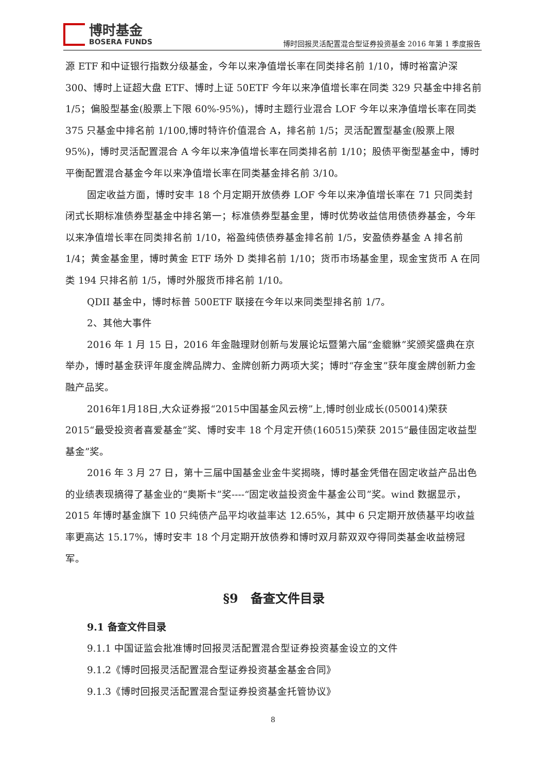博时基金
BOSERA FUNDS
博时回报灵活配置混合型证券投资基金 2016 年第 1 季度报告
源 ETF 和中证银行指数分级基金，今年以来净值增长率在同类排名前 1/10，博时裕富沪深 300、博时上证超大盘 ETF、博时上证 50ETF 今年以来净值增长率在同类 329 只基金中排名前 1/5；偏股型基金(股票上下限 60%-95%)，博时主题行业混合 LOF 今年以来净值增长率在同类 375 只基金中排名前 1/100,博时特许价值混合 A，排名前 1/5；灵活配置型基金(股票上限 95%)，博时灵活配置混合 A 今年以来净值增长率在同类排名前 1/10；股债平衡型基金中，博时平衡配置混合基金今年以来净值增长率在同类基金排名前 3/10。
固定收益方面，博时安丰 18 个月定期开放债券 LOF 今年以来净值增长率在 71 只同类封闭式长期标准债券型基金中排名第一；标准债券型基金里，博时优势收益信用债债券基金，今年以来净值增长率在同类排名前 1/10，裕盈纯债债券基金排名前 1/5，安盈债券基金 A 排名前 1/4；黄金基金里，博时黄金 ETF 场外 D 类排名前 1/10；货币市场基金里，现金宝货币 A 在同类 194 只排名前 1/5，博时外服货币排名前 1/10。
QDII 基金中，博时标普 500ETF 联接在今年以来同类型排名前 1/7。
2、其他大事件
2016 年 1 月 15 日，2016 年金融理财创新与发展论坛暨第六届“金貔貅”奖颁奖盛典在京举办，博时基金获评年度金牌品牌力、金牌创新力两项大奖；博时“存金宝”获年度金牌创新力金融产品奖。
2016年1月18日,大众证券报“2015中国基金风云榜”上,博时创业成长(050014)荣获 2015“最受投资者喜爱基金”奖、博时安丰 18 个月定开债(160515)荣获 2015“最佳固定收益型基金”奖。
2016 年 3 月 27 日，第十三届中国基金业金牛奖揭晓，博时基金凭借在固定收益产品出色的业绩表现摘得了基金业的“奥斯卡”奖----“固定收益投资金牛基金公司”奖。wind 数据显示，2015 年博时基金旗下 10 只纯债产品平均收益率达 12.65%，其中 6 只定期开放债基平均收益率更高达 15.17%，博时安丰 18 个月定期开放债券和博时双月薪双双夺得同类基金收益榜冠军。
§9　备查文件目录
9.1 备查文件目录
9.1.1 中国证监会批准博时回报灵活配置混合型证券投资基金设立的文件
9.1.2《博时回报灵活配置混合型证券投资基金基金合同》
9.1.3《博时回报灵活配置混合型证券投资基金托管协议》
8